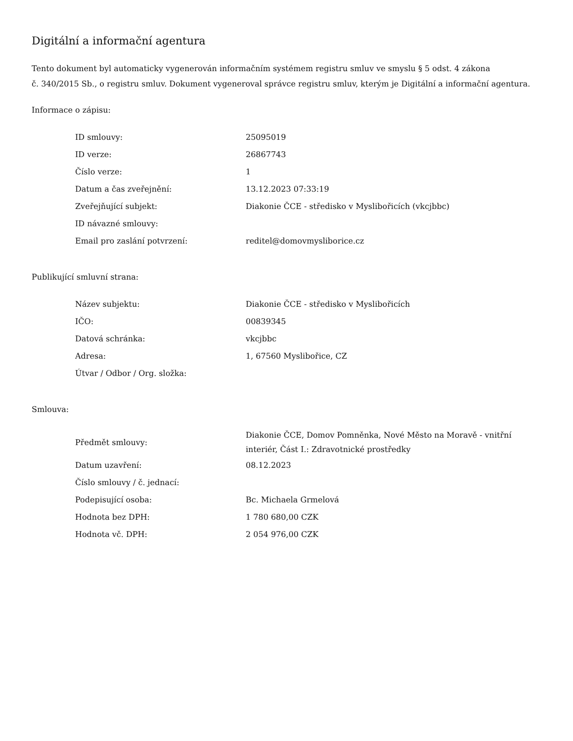Digitální a informační agentura
Tento dokument byl automaticky vygenerován informačním systémem registru smluv ve smyslu § 5 odst. 4 zákona
č. 340/2015 Sb., o registru smluv. Dokument vygeneroval správce registru smluv, kterým je Digitální a informační agentura.
Informace o zápisu:
| ID smlouvy: | 25095019 |
| ID verze: | 26867743 |
| Číslo verze: | 1 |
| Datum a čas zveřejnění: | 13.12.2023 07:33:19 |
| Zveřejňující subjekt: | Diakonie ČCE - středisko v Myslibořicích (vkcjbbc) |
| ID návazné smlouvy: | |
| Email pro zaslání potvrzení: | reditel@domovmysliborice.cz |
Publikující smluvní strana:
| Název subjektu: | Diakonie ČCE - středisko v Myslibořicích |
| IČO: | 00839345 |
| Datová schránka: | vkcjbbc |
| Adresa: | 1, 67560 Myslibořice, CZ |
| Útvar / Odbor / Org. složka: | |
Smlouva:
| Předmět smlouvy: | Diakonie ČCE, Domov Pomněnka, Nové Město na Moravě - vnitřní interiér, Část I.: Zdravotnické prostředky |
| Datum uzavření: | 08.12.2023 |
| Číslo smlouvy / č. jednací: | |
| Podepisující osoba: | Bc. Michaela Grmelová |
| Hodnota bez DPH: | 1 780 680,00 CZK |
| Hodnota vč. DPH: | 2 054 976,00 CZK |